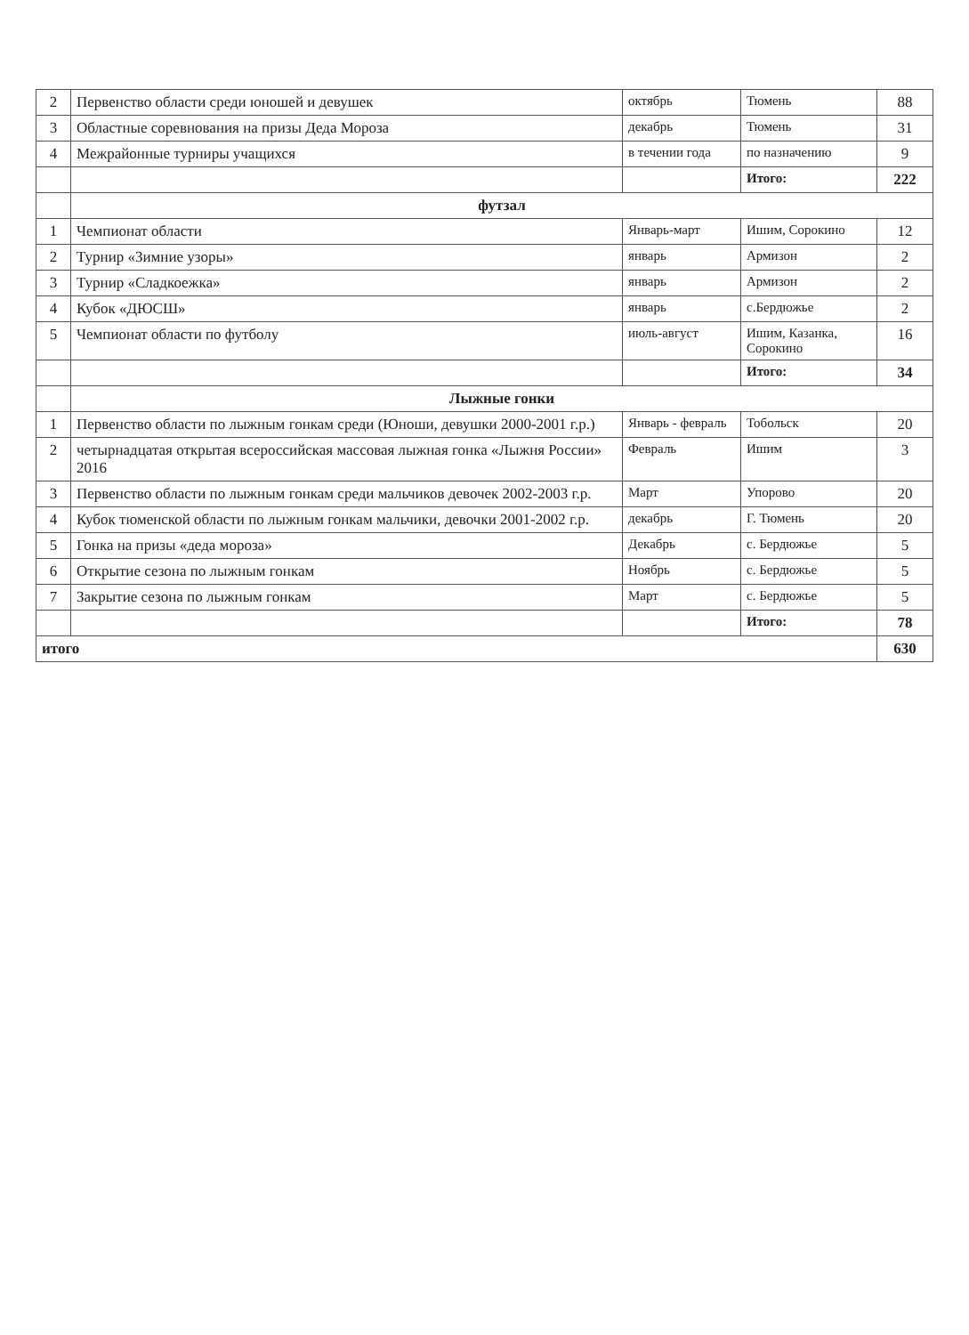| 2 | Первенство области среди юношей и девушек | октябрь | Тюмень | 88 |
| 3 | Областные соревнования на призы Деда Мороза | декабрь | Тюмень | 31 |
| 4 | Межрайонные турниры учащихся | в течении года | по назначению | 9 |
| | | | Итого: | 222 |
| | футзал | | | |
| 1 | Чемпионат области | Январь-март | Ишим, Сорокино | 12 |
| 2 | Турнир «Зимние узоры» | январь | Армизон | 2 |
| 3 | Турнир «Сладкоежка» | январь | Армизон | 2 |
| 4 | Кубок «ДЮСШ» | январь | с.Бердюжье | 2 |
| 5 | Чемпионат области по футболу | июль-август | Ишим, Казанка, Сорокино | 16 |
| | | | Итого: | 34 |
| | Лыжные гонки | | | |
| 1 | Первенство области по лыжным гонкам среди (Юноши, девушки 2000-2001 г.р.) | Январь - февраль | Тобольск | 20 |
| 2 | четырнадцатая открытая всероссийская массовая лыжная гонка «Лыжня России» 2016 | Февраль | Ишим | 3 |
| 3 | Первенство области по лыжным гонкам среди мальчиков девочек 2002-2003 г.р. | Март | Упорово | 20 |
| 4 | Кубок тюменской области по лыжным гонкам мальчики, девочки 2001-2002 г.р. | декабрь | Г. Тюмень | 20 |
| 5 | Гонка на призы «деда мороза» | Декабрь | с. Бердюжье | 5 |
| 6 | Открытие сезона по лыжным гонкам | Ноябрь | с. Бердюжье | 5 |
| 7 | Закрытие сезона по лыжным гонкам | Март | с. Бердюжье | 5 |
| | | | Итого: | 78 |
| итого | | | | 630 |